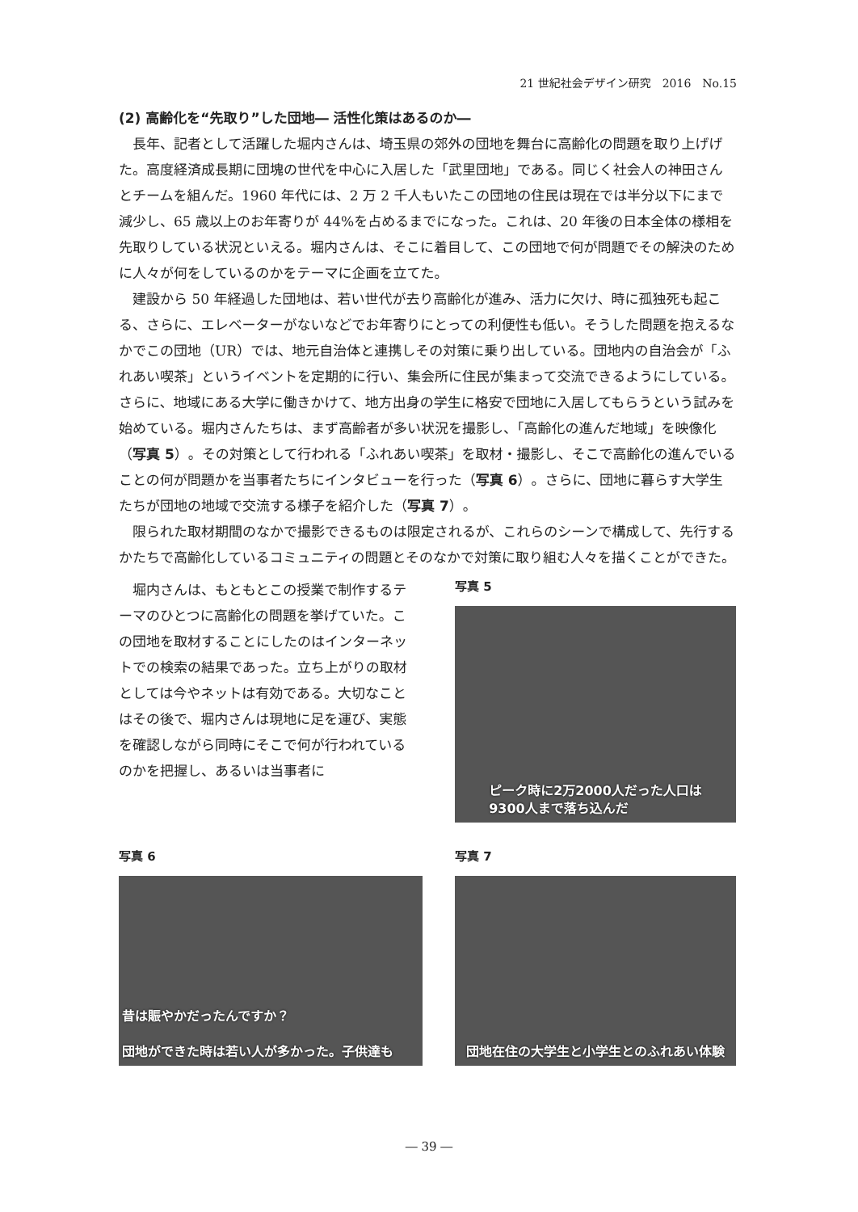21 世紀社会デザイン研究　2016　No.15
(2) 高齢化を“先取り”した団地― 活性化策はあるのか―
長年、記者として活躍した堀内さんは、埼玉県の郊外の団地を舞台に高齢化の問題を取り上げげた。高度経済成長期に団塊の世代を中心に入居した「武里団地」である。同じく社会人の神田さんとチームを組んだ。1960 年代には、2 万 2 千人もいたこの団地の住民は現在では半分以下にまで減少し、65 歳以上のお年寄りが 44%を占めるまでになった。これは、20 年後の日本全体の様相を先取りしている状況といえる。堀内さんは、そこに着目して、この団地で何が問題でその解決のために人々が何をしているのかをテーマに企画を立てた。
建設から 50 年経過した団地は、若い世代が去り高齢化が進み、活力に欠け、時に孤独死も起こる、さらに、エレベーターがないなどでお年寄りにとっての利便性も低い。そうした問題を抱えるなかでこの団地（UR）では、地元自治体と連携しその対策に乗り出している。団地内の自治会が「ふれあい喫茶」というイベントを定期的に行い、集会所に住民が集まって交流できるようにしている。さらに、地域にある大学に働きかけて、地方出身の学生に格安で団地に入居してもらうという試みを始めている。堀内さんたちは、まず高齢者が多い状況を撮影し、「高齢化の進んだ地域」を映像化（写真 5）。その対策として行われる「ふれあい喫茶」を取材・撮影し、そこで高齢化の進んでいることの何が問題かを当事者たちにインタビューを行った（写真 6）。さらに、団地に暮らす大学生たちが団地の地域で交流する様子を紹介した（写真 7）。
限られた取材期間のなかで撮影できるものは限定されるが、これらのシーンで構成して、先行するかたちで高齢化しているコミュニティの問題とそのなかで対策に取り組む人々を描くことができた。
堀内さんは、もともとこの授業で制作するテーマのひとつに高齢化の問題を挙げていた。この団地を取材することにしたのはインターネットでの検索の結果であった。立ち上がりの取材としては今やネットは有効である。大切なことはその後で、堀内さんは現地に足を運び、実態を確認しながら同時にそこで何が行われているのかを把握し、あるいは当事者に
写真 5
ピーク時に2万2000人だった人口は
9300人まで落ち込んだ
写真 6
昔は賑やかだったんですか？
団地ができた時は若い人が多かった。子供達も
写真 7
団地在住の大学生と小学生とのふれあい体験
― 39 ―